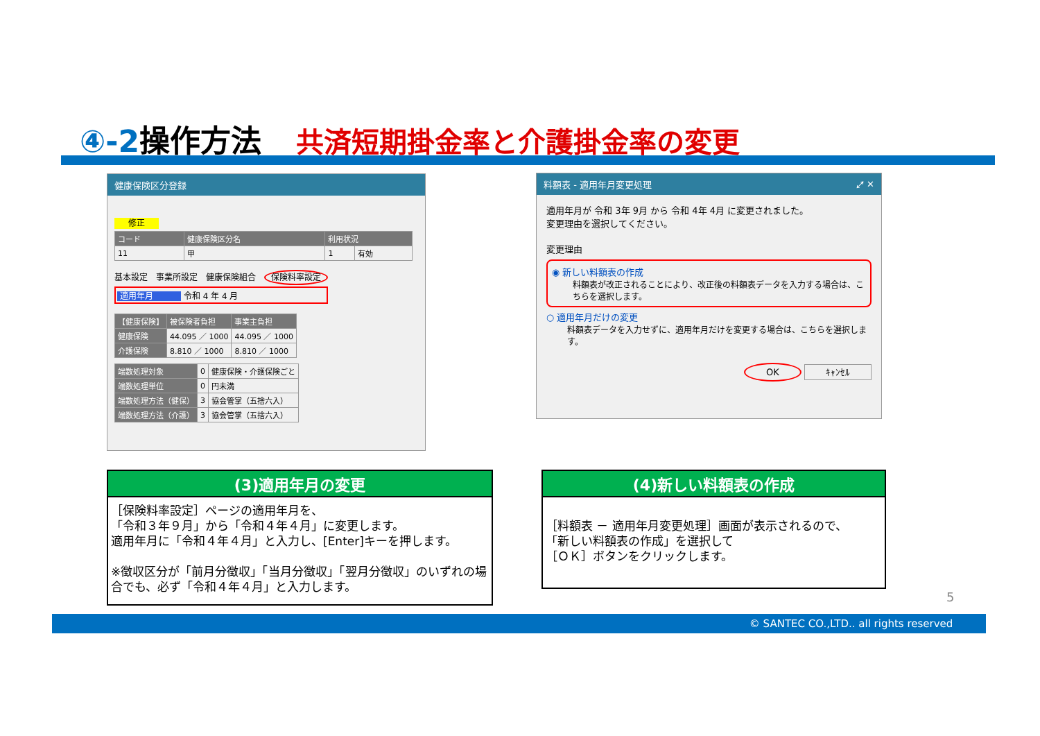④-2操作方法 共済短期掛金率と介護掛金率の変更
健康保険区分登録
修正
| コード | 健康保険区分名 | 利用状況 | |
| --- | --- | --- | --- |
| 11 | 甲 | 1 | 有効 |
基本設定　事業所設定　健康保険組合　保険料率設定
適用年月 令和 4 年 4 月
| 【健康保険】 | 被保険者負担 | 事業主負担 |
| --- | --- | --- |
| 健康保険 | 44.095 ／ 1000 | 44.095 ／ 1000 |
| 介護保険 | 8.810 ／ 1000 | 8.810 ／ 1000 |
| 端数処理対象 | 0 | 健康保険・介護保険ごと |
| 端数処理単位 | 0 | 円未満 |
| 端数処理方法（健保） | 3 | 協会管掌（五捨六入） |
| 端数処理方法（介護） | 3 | 協会管掌（五捨六入） |
料額表 - 適用年月変更処理 ⤢ ✕
適用年月が 令和 3年 9月 から 令和 4年 4月 に変更されました。
変更理由を選択してください。
変更理由
◉ 新しい料額表の作成
料額表が改正されることにより、改正後の料額表データを入力する場合は、こちらを選択します。
○ 適用年月だけの変更
料額表データを入力せずに、適用年月だけを変更する場合は、こちらを選択します。
OK ｷｬﾝｾﾙ
(3)適用年月の変更
［保険料率設定］ページの適用年月を、
「令和３年９月」から「令和４年４月」に変更します。
適用年月に「令和４年４月」と入力し、[Enter]キーを押します。
※徴収区分が「前月分徴収」「当月分徴収」「翌月分徴収」のいずれの場合でも、必ず「令和４年４月」と入力します。
(4)新しい料額表の作成
［料額表 － 適用年月変更処理］画面が表示されるので、
「新しい料額表の作成」を選択して
［ＯＫ］ボタンをクリックします。
5
© SANTEC CO.,LTD.. all rights reserved